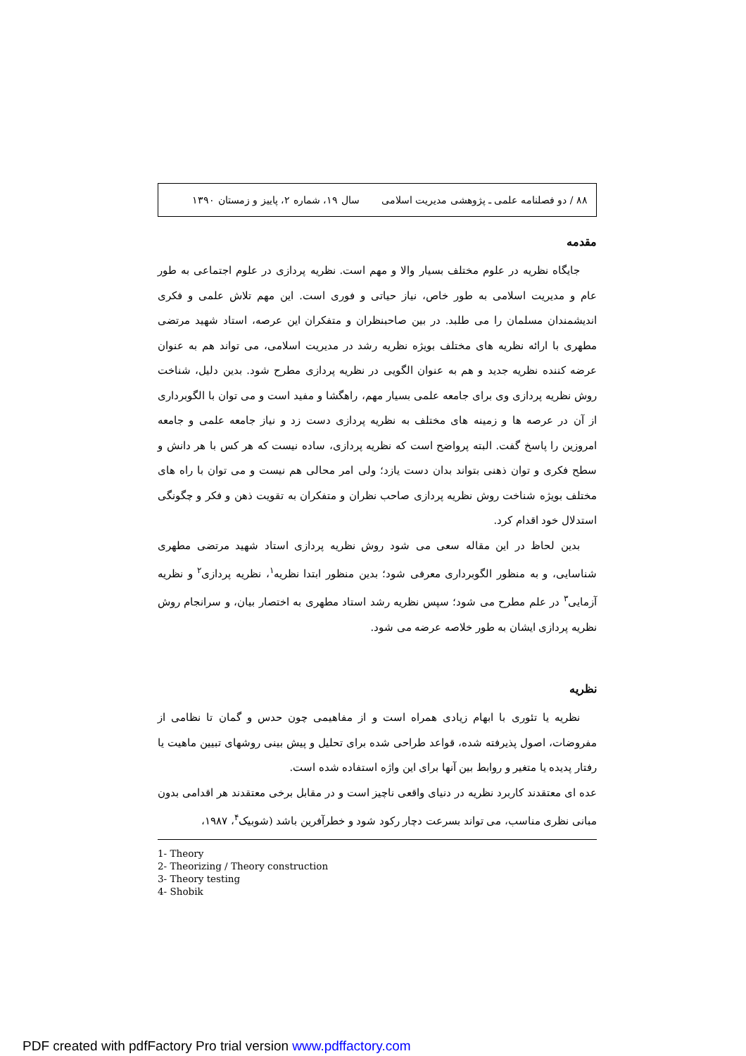۸۸ / دو فصلنامه علمی ـ پژوهشی مدیریت اسلامی سال ۱۹، شماره ۲، پاییز و زمستان ۱۳۹۰
مقدمه
جایگاه نظریه در علوم مختلف بسیار والا و مهم است. نظریه پردازی در علوم اجتماعی به طور عام و مدیریت اسلامی به طور خاص، نیاز حیاتی و فوری است. این مهم تلاش علمی و فکری اندیشمندان مسلمان را می طلبد. در بین صاحبنظران و متفکران این عرصه، استاد شهید مرتضی مطهری با ارائه نظریه های مختلف بویژه نظریه رشد در مدیریت اسلامی، می تواند هم به عنوان عرضه کننده نظریه جدید و هم به عنوان الگویی در نظریه پردازی مطرح شود. بدین دلیل، شناخت روش نظریه پردازی وی برای جامعه علمی بسیار مهم، راهگشا و مفید است و می توان با الگوبرداری از آن در عرصه ها و زمینه های مختلف به نظریه پردازی دست زد و نیاز جامعه علمی و جامعه امروزین را پاسخ گفت. البته پرواضح است که نظریه پردازی، ساده نیست که هر کس با هر دانش و سطح فکری و توان ذهنی بتواند بدان دست یازد؛ ولی امر محالی هم نیست و می توان با راه های مختلف بویژه شناخت روش نظریه پردازی صاحب نظران و متفکران به تقویت ذهن و فکر و چگونگی استدلال خود اقدام کرد.
بدین لحاظ در این مقاله سعی می شود روش نظریه پردازی استاد شهید مرتضی مطهری شناسایی، و به منظور الگوبرداری معرفی شود؛ بدین منظور ابتدا نظریه<sup>۱</sup>، نظریه پردازی<sup>۲</sup> و نظریه آزمایی<sup>۳</sup> در علم مطرح می شود؛ سپس نظریه رشد استاد مطهری به اختصار بیان، و سرانجام روش نظریه پردازی ایشان به طور خلاصه عرضه می شود.
نظریه
نظریه یا تئوری با ابهام زیادی همراه است و از مفاهیمی چون حدس و گمان تا نظامی از مفروضات، اصول پذیرفته شده، قواعد طراحی شده برای تحلیل و پیش بینی روشهای تبیین ماهیت یا رفتار پدیده یا متغیر و روابط بین آنها برای این واژه استفاده شده است.
عده ای معتقدند کاربرد نظریه در دنیای واقعی ناچیز است و در مقابل برخی معتقدند هر اقدامی بدون مبانی نظری مناسب، می تواند بسرعت دچار رکود شود و خطرآفرین باشد (شوبیک<sup>۴</sup>، ۱۹۸۷،
1- Theory
2- Theorizing / Theory construction
3- Theory testing
4- Shobik
PDF created with pdfFactory Pro trial version www.pdffactory.com